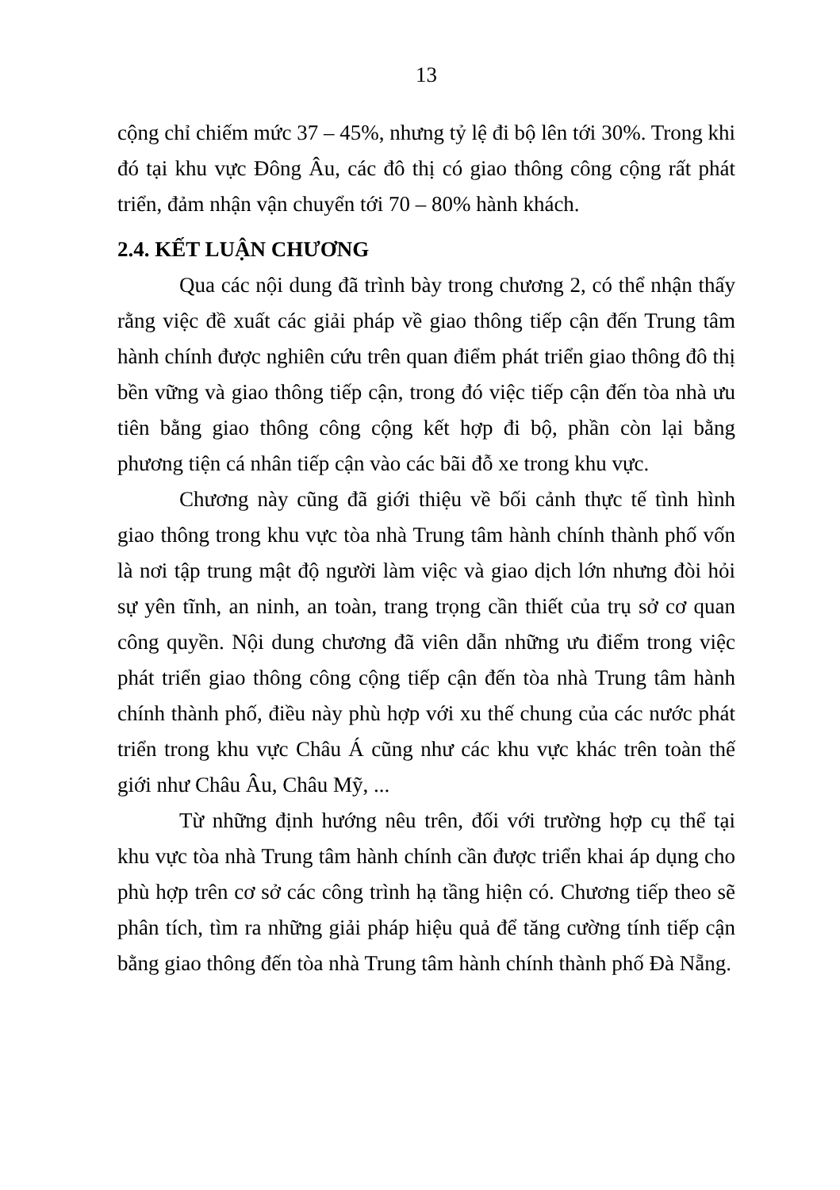13
cộng chỉ chiếm mức 37 – 45%, nhưng tỷ lệ đi bộ lên tới 30%. Trong khi đó tại khu vực Đông Âu, các đô thị có giao thông công cộng rất phát triển, đảm nhận vận chuyển tới 70 – 80% hành khách.
2.4. KẾT LUẬN CHƯƠNG
Qua các nội dung đã trình bày trong chương 2, có thể nhận thấy rằng việc đề xuất các giải pháp về giao thông tiếp cận đến Trung tâm hành chính được nghiên cứu trên quan điểm phát triển giao thông đô thị bền vững và giao thông tiếp cận, trong đó việc tiếp cận đến tòa nhà ưu tiên bằng giao thông công cộng kết hợp đi bộ, phần còn lại bằng phương tiện cá nhân tiếp cận vào các bãi đỗ xe trong khu vực.
Chương này cũng đã giới thiệu về bối cảnh thực tế tình hình giao thông trong khu vực tòa nhà Trung tâm hành chính thành phố vốn là nơi tập trung mật độ người làm việc và giao dịch lớn nhưng đòi hỏi sự yên tĩnh, an ninh, an toàn, trang trọng cần thiết của trụ sở cơ quan công quyền. Nội dung chương đã viên dẫn những ưu điểm trong việc phát triển giao thông công cộng tiếp cận đến tòa nhà Trung tâm hành chính thành phố, điều này phù hợp với xu thế chung của các nước phát triển trong khu vực Châu Á cũng như các khu vực khác trên toàn thế giới như Châu Âu, Châu Mỹ, ...
Từ những định hướng nêu trên, đối với trường hợp cụ thể tại khu vực tòa nhà Trung tâm hành chính cần được triển khai áp dụng cho phù hợp trên cơ sở các công trình hạ tầng hiện có. Chương tiếp theo sẽ phân tích, tìm ra những giải pháp hiệu quả để tăng cường tính tiếp cận bằng giao thông đến tòa nhà Trung tâm hành chính thành phố Đà Nẵng.